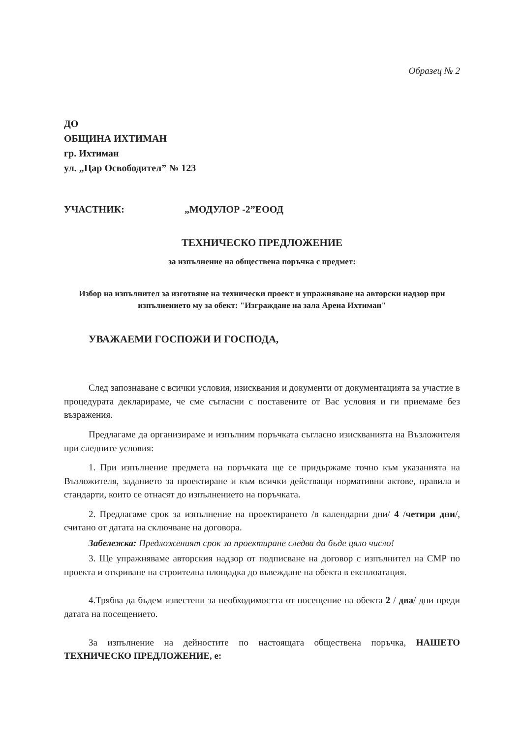Образец № 2
ДО
ОБЩИНА ИХТИМАН
гр. Ихтиман
ул. „Цар Освободител” № 123
УЧАСТНИК: „МОДУЛОР -2”ЕООД
ТЕХНИЧЕСКО ПРЕДЛОЖЕНИЕ
за изпълнение на обществена поръчка с предмет:
Избор на изпълнител за изготвяне на технически проект и упражняване на авторски надзор при изпълнението му за обект: "Изграждане на зала Арена Ихтиман"
УВАЖАЕМИ ГОСПОЖИ И ГОСПОДА,
След запознаване с всички условия, изисквания и документи от документацията за участие в процедурата декларираме, че сме съгласни с поставените от Вас условия и ги приемаме без възражения.
Предлагаме да организираме и изпълним поръчката съгласно изискванията на Възложителя при следните условия:
1. При изпълнение предмета на поръчката ще се придържаме точно към указанията на Възложителя, заданието за проектиране и към всички действащи нормативни актове, правила и стандарти, които се отнасят до изпълнението на поръчката.
2. Предлагаме срок за изпълнение на проектирането /в календарни дни/ 4 /четири дни/, считано от датата на сключване на договора.
Забележка: Предложеният срок за проектиране следва да бъде цяло число!
3. Ще упражняваме авторския надзор от подписване на договор с изпълнител на СМР по проекта и откриване на строителна площадка до въвеждане на обекта в експлоатация.
4.Трябва да бъдем известени за необходимостта от посещение на обекта 2 / два/ дни преди датата на посещението.
За изпълнение на дейностите по настоящата обществена поръчка, НАШЕТО ТЕХНИЧЕСКО ПРЕДЛОЖЕНИЕ, е: